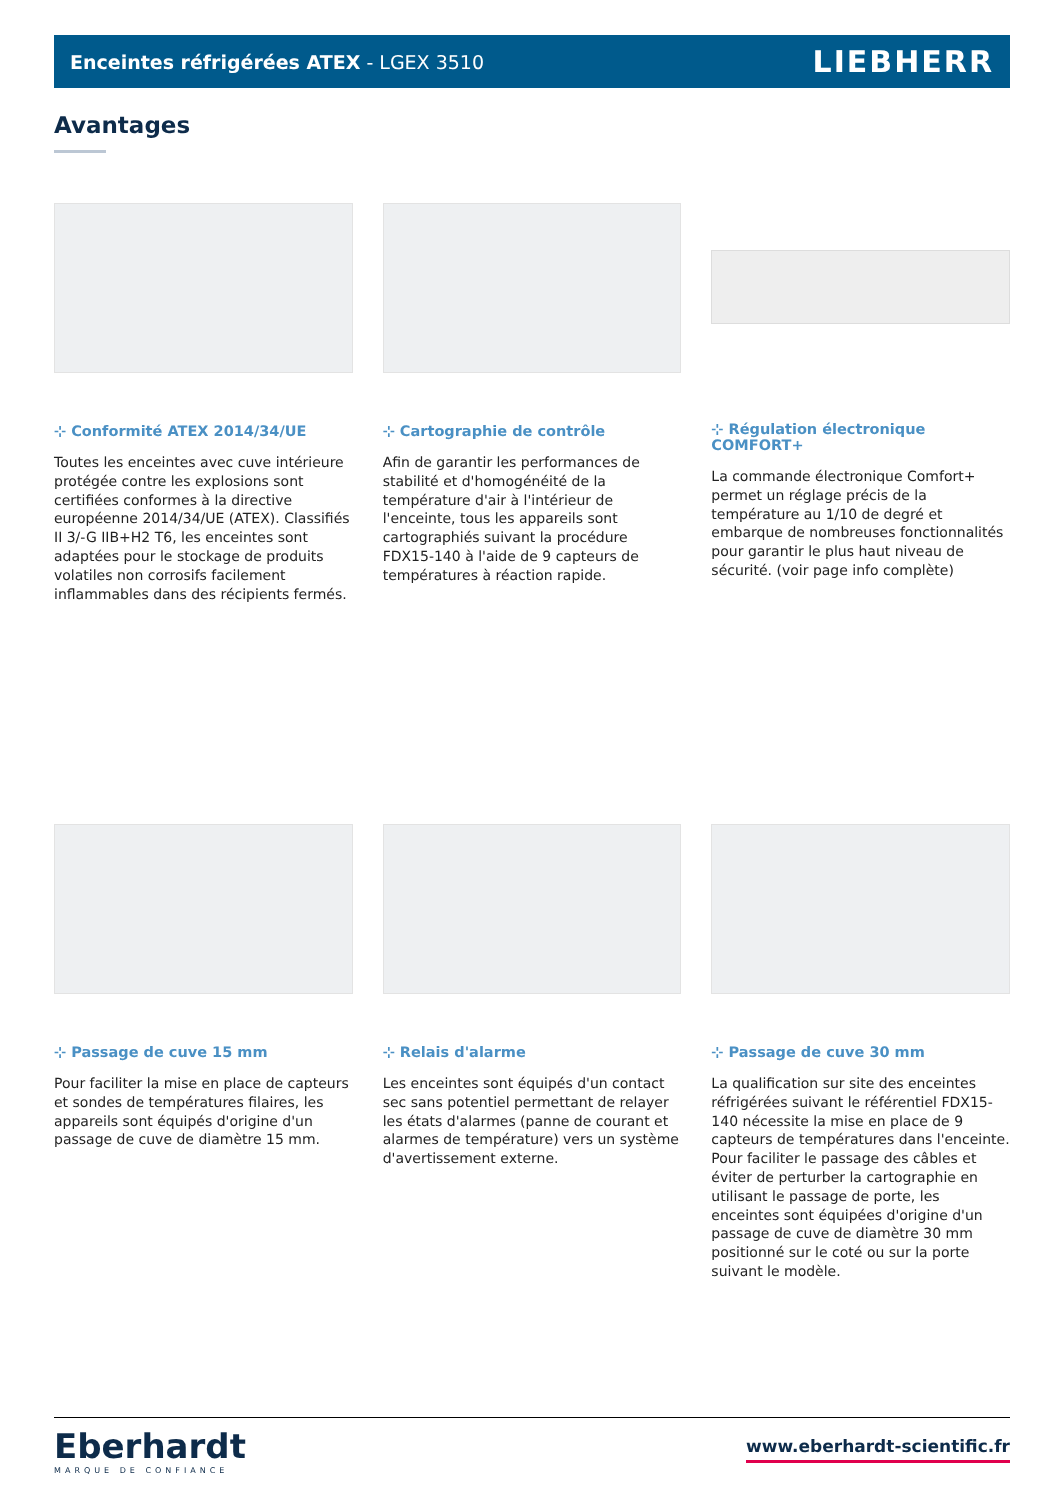Enceintes réfrigérées ATEX - LGEX 3510
LIEBHERR
Avantages
⊹ Conformité ATEX 2014/34/UE
Toutes les enceintes avec cuve intérieure protégée contre les explosions sont certifiées conformes à la directive européenne 2014/34/UE (ATEX). Classifiés II 3/-G IIB+H2 T6, les enceintes sont adaptées pour le stockage de produits volatiles non corrosifs facilement inflammables dans des récipients fermés.
⊹ Cartographie de contrôle
Afin de garantir les performances de stabilité et d'homogénéité de la température d'air à l'intérieur de l'enceinte, tous les appareils sont cartographiés suivant la procédure FDX15-140 à l'aide de 9 capteurs de températures à réaction rapide.
⊹ Régulation électronique COMFORT+
La commande électronique Comfort+ permet un réglage précis de la température au 1/10 de degré et embarque de nombreuses fonctionnalités pour garantir le plus haut niveau de sécurité. (voir page info complète)
⊹ Passage de cuve 15 mm
Pour faciliter la mise en place de capteurs et sondes de températures filaires, les appareils sont équipés d'origine d'un passage de cuve de diamètre 15 mm.
⊹ Relais d'alarme
Les enceintes sont équipés d'un contact sec sans potentiel permettant de relayer les états d'alarmes (panne de courant et alarmes de température) vers un système d'avertissement externe.
⊹ Passage de cuve 30 mm
La qualification sur site des enceintes réfrigérées suivant le référentiel FDX15-140 nécessite la mise en place de 9 capteurs de températures dans l'enceinte. Pour faciliter le passage des câbles et éviter de perturber la cartographie en utilisant le passage de porte, les enceintes sont équipées d'origine d'un passage de cuve de diamètre 30 mm positionné sur le coté ou sur la porte suivant le modèle.
Eberhardt
MARQUE DE CONFIANCE
www.eberhardt-scientific.fr